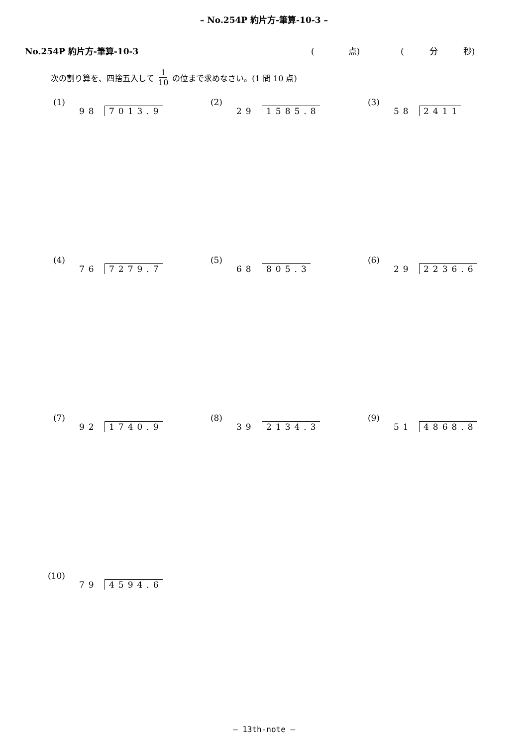– No.254P 約片方-筆算-10-3 –
No.254P 約片方-筆算-10-3 (　　　　点) (　　　分　　　秒)
次の割り算を、四捨五入して 1 10 の位まで求めなさい。(1 問 10 点)
(1) 98 7013.9
(2) 29 1585.8
(3) 58 2411
(4) 76 7279.7
(5) 68 805.3
(6) 29 2236.6
(7) 92 1740.9
(8) 39 2134.3
(9) 51 4868.8
(10) 79 4594.6
– 13th-note –